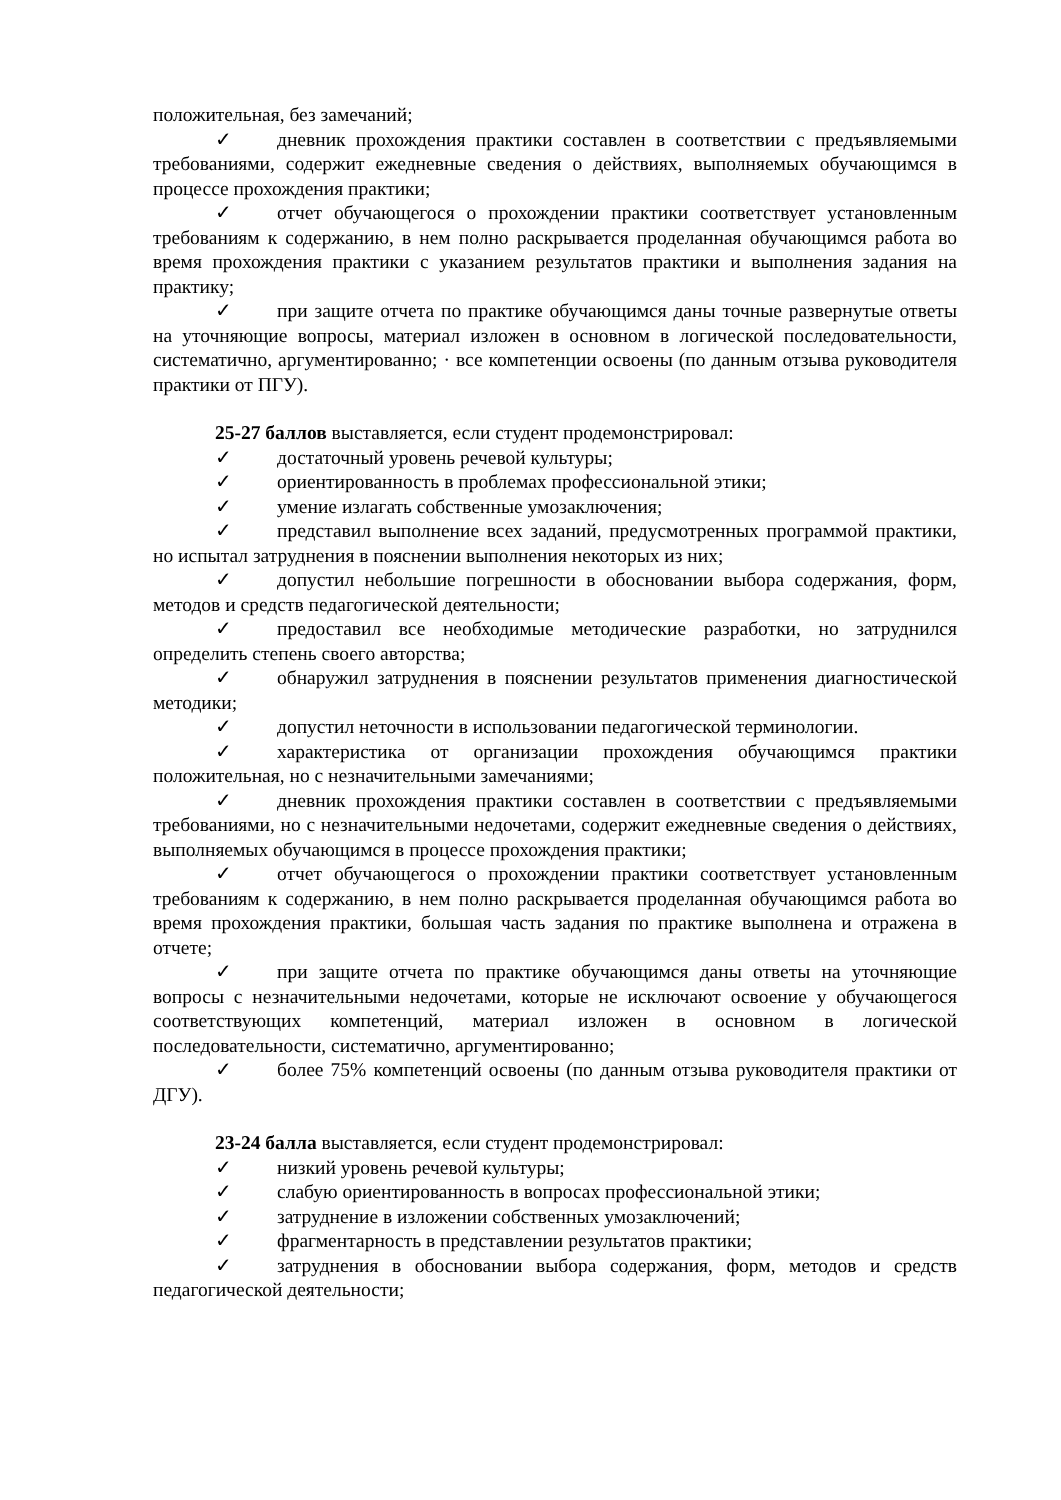положительная, без замечаний;
✓ дневник прохождения практики составлен в соответствии с предъявляемыми требованиями, содержит ежедневные сведения о действиях, выполняемых обучающимся в процессе прохождения практики;
✓ отчет обучающегося о прохождении практики соответствует установленным требованиям к содержанию, в нем полно раскрывается проделанная обучающимся работа во время прохождения практики с указанием результатов практики и выполнения задания на практику;
✓ при защите отчета по практике обучающимся даны точные развернутые ответы на уточняющие вопросы, материал изложен в основном в логической последовательности, систематично, аргументированно; · все компетенции освоены (по данным отзыва руководителя практики от ПГУ).
25-27 баллов выставляется, если студент продемонстрировал:
✓ достаточный уровень речевой культуры;
✓ ориентированность в проблемах профессиональной этики;
✓ умение излагать собственные умозаключения;
✓ представил выполнение всех заданий, предусмотренных программой практики, но испытал затруднения в пояснении выполнения некоторых из них;
✓ допустил небольшие погрешности в обосновании выбора содержания, форм, методов и средств педагогической деятельности;
✓ предоставил все необходимые методические разработки, но затруднился определить степень своего авторства;
✓ обнаружил затруднения в пояснении результатов применения диагностической методики;
✓ допустил неточности в использовании педагогической терминологии.
✓ характеристика от организации прохождения обучающимся практики положительная, но с незначительными замечаниями;
✓ дневник прохождения практики составлен в соответствии с предъявляемыми требованиями, но с незначительными недочетами, содержит ежедневные сведения о действиях, выполняемых обучающимся в процессе прохождения практики;
✓ отчет обучающегося о прохождении практики соответствует установленным требованиям к содержанию, в нем полно раскрывается проделанная обучающимся работа во время прохождения практики, большая часть задания по практике выполнена и отражена в отчете;
✓ при защите отчета по практике обучающимся даны ответы на уточняющие вопросы с незначительными недочетами, которые не исключают освоение у обучающегося соответствующих компетенций, материал изложен в основном в логической последовательности, систематично, аргументированно;
✓ более 75% компетенций освоены (по данным отзыва руководителя практики от ДГУ).
23-24 балла выставляется, если студент продемонстрировал:
✓ низкий уровень речевой культуры;
✓ слабую ориентированность в вопросах профессиональной этики;
✓ затруднение в изложении собственных умозаключений;
✓ фрагментарность в представлении результатов практики;
✓ затруднения в обосновании выбора содержания, форм, методов и средств педагогической деятельности;